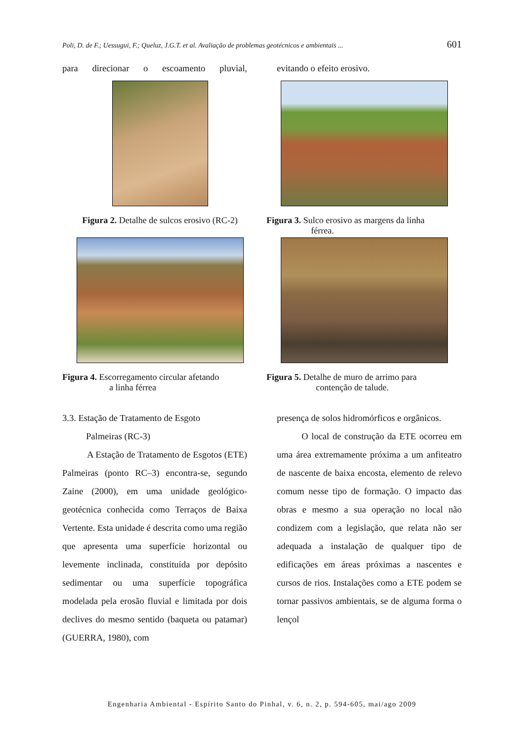Poli, D. de F.; Uessugui, F.; Queluz, J.G.T. et al. Avaliação de problemas geotécnicos e ambientais ... 601
para direcionar o escoamento pluvial,
evitando o efeito erosivo.
Figura 2. Detalhe de sulcos erosivo (RC-2)
Figura 3. Sulco erosivo as margens da linha
férrea.
Figura 4. Escorregamento circular afetando
a linha férrea
Figura 5. Detalhe de muro de arrimo para
contenção de talude.
3.3. Estação de Tratamento de Esgoto
Palmeiras (RC-3)
A Estação de Tratamento de Esgotos (ETE) Palmeiras (ponto RC–3) encontra-se, segundo Zaine (2000), em uma unidade geológico-geotécnica conhecida como Terraços de Baixa Vertente. Esta unidade é descrita como uma região que apresenta uma superfície horizontal ou levemente inclinada, constituída por depósito sedimentar ou uma superfície topográfica modelada pela erosão fluvial e limitada por dois declives do mesmo sentido (baqueta ou patamar) (GUERRA, 1980), com
presença de solos hidromórficos e orgânicos.
O local de construção da ETE ocorreu em uma área extremamente próxima a um anfiteatro de nascente de baixa encosta, elemento de relevo comum nesse tipo de formação. O impacto das obras e mesmo a sua operação no local não condizem com a legislação, que relata não ser adequada a instalação de qualquer tipo de edificações em áreas próximas a nascentes e cursos de rios. Instalações como a ETE podem se tornar passivos ambientais, se de alguma forma o lençol
Engenharia Ambiental - Espírito Santo do Pinhal, v. 6, n. 2, p. 594-605, mai/ago 2009